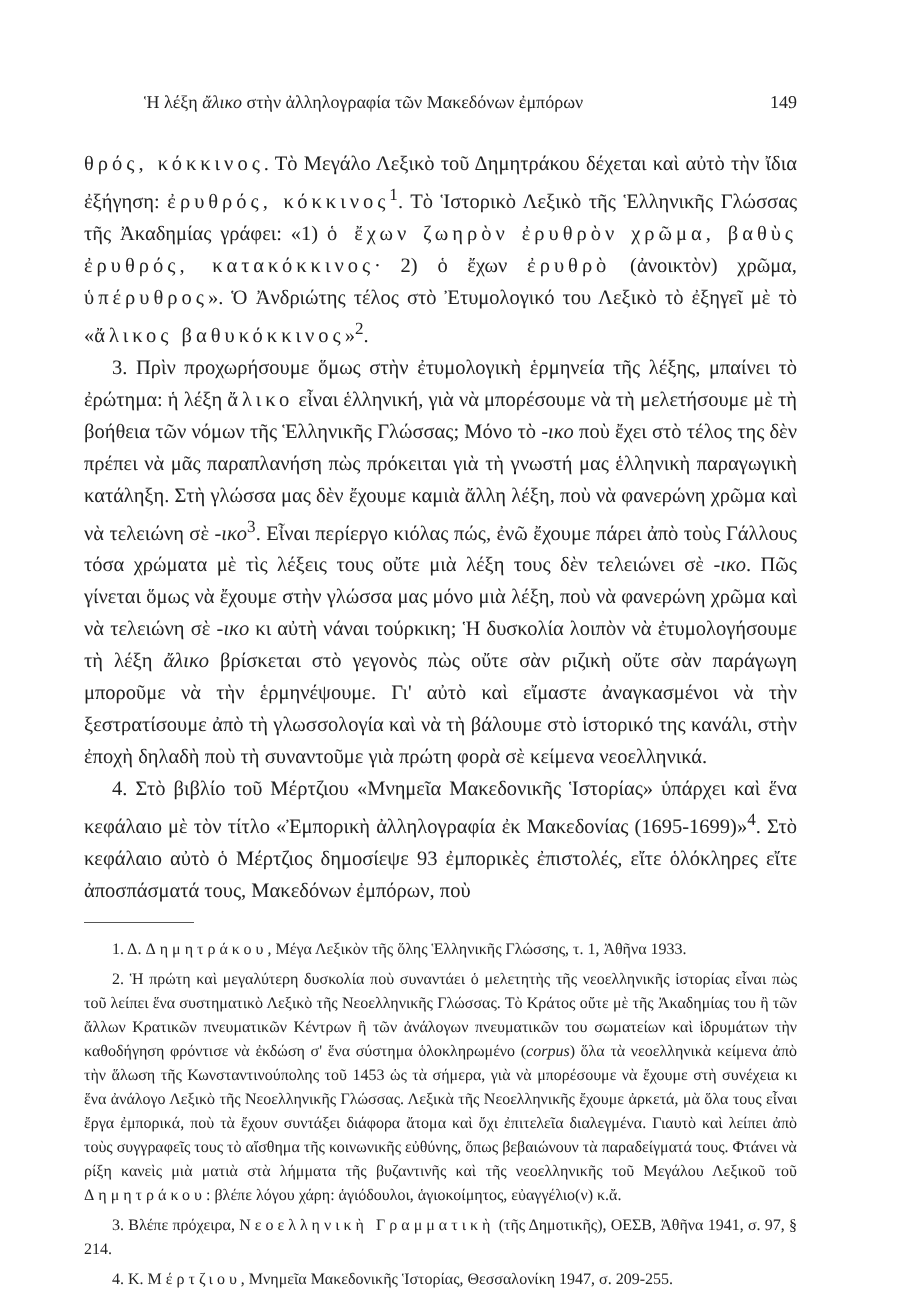Ἡ λέξη ἄλικο στὴν ἀλληλογραφία τῶν Μακεδόνων ἐμπόρων 149
θρός, κόκκινος. Τὸ Μεγάλο Λεξικὸ τοῦ Δημητράκου δέχεται καὶ αὐτὸ τὴν ἴδια ἐξήγηση: ἐρυθρός, κόκκινος<sup>1</sup>. Τὸ Ἱστορικὸ Λεξικὸ τῆς Ἑλληνικῆς Γλώσσας τῆς Ἀκαδημίας γράφει: «1) ὁ ἔχων ζωηρὸν ἐρυθρὸν χρῶμα, βαθὺς ἐρυθρός, κατακόκκινος· 2) ὁ ἔχων ἐρυθρὸ (ἀνοικτὸν) χρῶμα, ὑπέρυθρος». Ὁ Ἀνδριώτης τέλος στὸ Ἐτυμολογικό του Λεξικὸ τὸ ἐξηγεῖ μὲ τὸ «ἄλικος βαθυκόκκινος»<sup>2</sup>.
3. Πρὶν προχωρήσουμε ὅμως στὴν ἐτυμολογικὴ ἑρμηνεία τῆς λέξης, μπαίνει τὸ ἐρώτημα: ἡ λέξη ἄλικο εἶναι ἑλληνική, γιὰ νὰ μπορέσουμε νὰ τὴ μελετήσουμε μὲ τὴ βοήθεια τῶν νόμων τῆς Ἑλληνικῆς Γλώσσας; Μόνο τὸ -ικο ποὺ ἔχει στὸ τέλος της δὲν πρέπει νὰ μᾶς παραπλανήση πὼς πρόκειται γιὰ τὴ γνωστή μας ἑλληνικὴ παραγωγικὴ κατάληξη. Στὴ γλώσσα μας δὲν ἔχουμε καμιὰ ἄλλη λέξη, ποὺ νὰ φανερώνη χρῶμα καὶ νὰ τελειώνη σὲ -ικο<sup>3</sup>. Εἶναι περίεργο κιόλας πώς, ἐνῶ ἔχουμε πάρει ἀπὸ τοὺς Γάλλους τόσα χρώματα μὲ τὶς λέξεις τους οὔτε μιὰ λέξη τους δὲν τελειώνει σὲ -ικο. Πῶς γίνεται ὅμως νὰ ἔχουμε στὴν γλώσσα μας μόνο μιὰ λέξη, ποὺ νὰ φανερώνη χρῶμα καὶ νὰ τελειώνη σὲ -ικο κι αὐτὴ νάναι τούρκικη; Ἡ δυσκολία λοιπὸν νὰ ἐτυμολογήσουμε τὴ λέξη ἄλικο βρίσκεται στὸ γεγονὸς πὼς οὔτε σὰν ριζικὴ οὔτε σὰν παράγωγη μποροῦμε νὰ τὴν ἑρμηνέψουμε. Γι' αὐτὸ καὶ εἴμαστε ἀναγκασμένοι νὰ τὴν ξεστρατίσουμε ἀπὸ τὴ γλωσσολογία καὶ νὰ τὴ βάλουμε στὸ ἱστορικό της κανάλι, στὴν ἐποχὴ δηλαδὴ ποὺ τὴ συναντοῦμε γιὰ πρώτη φορὰ σὲ κείμενα νεοελληνικά.
4. Στὸ βιβλίο τοῦ Μέρτζιου «Μνημεῖα Μακεδονικῆς Ἱστορίας» ὑπάρχει καὶ ἕνα κεφάλαιο μὲ τὸν τίτλο «Ἐμπορικὴ ἀλληλογραφία ἐκ Μακεδονίας (1695-1699)»<sup>4</sup>. Στὸ κεφάλαιο αὐτὸ ὁ Μέρτζιος δημοσίεψε 93 ἐμπορικὲς ἐπιστολές, εἴτε ὁλόκληρες εἴτε ἀποσπάσματά τους, Μακεδόνων ἐμπόρων, ποὺ
1. Δ. Δημητράκου, Μέγα Λεξικὸν τῆς ὅλης Ἑλληνικῆς Γλώσσης, τ. 1, Ἀθῆνα 1933.
2. Ἡ πρώτη καὶ μεγαλύτερη δυσκολία ποὺ συναντάει ὁ μελετητὴς τῆς νεοελληνικῆς ἱστορίας εἶναι πὼς τοῦ λείπει ἕνα συστηματικὸ Λεξικὸ τῆς Νεοελληνικῆς Γλώσσας. Τὸ Κράτος οὔτε μὲ τῆς Ἀκαδημίας του ἢ τῶν ἄλλων Κρατικῶν πνευματικῶν Κέντρων ἢ τῶν ἀνάλογων πνευματικῶν του σωματείων καὶ ἱδρυμάτων τὴν καθοδήγηση φρόντισε νὰ ἐκδώση σ' ἕνα σύστημα ὁλοκληρωμένο (corpus) ὅλα τὰ νεοελληνικὰ κείμενα ἀπὸ τὴν ἅλωση τῆς Κωνσταντινούπολης τοῦ 1453 ὡς τὰ σήμερα, γιὰ νὰ μπορέσουμε νὰ ἔχουμε στὴ συνέχεια κι ἕνα ἀνάλογο Λεξικὸ τῆς Νεοελληνικῆς Γλώσσας. Λεξικὰ τῆς Νεοελληνικῆς ἔχουμε ἀρκετά, μὰ ὅλα τους εἶναι ἔργα ἐμπορικά, ποὺ τὰ ἔχουν συντάξει διάφορα ἄτομα καὶ ὄχι ἐπιτελεῖα διαλεγμένα. Γιαυτὸ καὶ λείπει ἀπὸ τοὺς συγγραφεῖς τους τὸ αἴσθημα τῆς κοινωνικῆς εὐθύνης, ὅπως βεβαιώνουν τὰ παραδείγματά τους. Φτάνει νὰ ρίξη κανεὶς μιὰ ματιὰ στὰ λήμματα τῆς βυζαντινῆς καὶ τῆς νεοελληνικῆς τοῦ Μεγάλου Λεξικοῦ τοῦ Δημητράκου: βλέπε λόγου χάρη: ἁγιόδουλοι, ἁγιοκοίμητος, εὐαγγέλιο(ν) κ.ἄ.
3. Βλέπε πρόχειρα, Νεοελληνικὴ Γραμματικὴ (τῆς Δημοτικῆς), ΟΕΣΒ, Ἀθῆνα 1941, σ. 97, § 214.
4. Κ. Μέρτζιου, Μνημεῖα Μακεδονικῆς Ἱστορίας, Θεσσαλονίκη 1947, σ. 209-255.